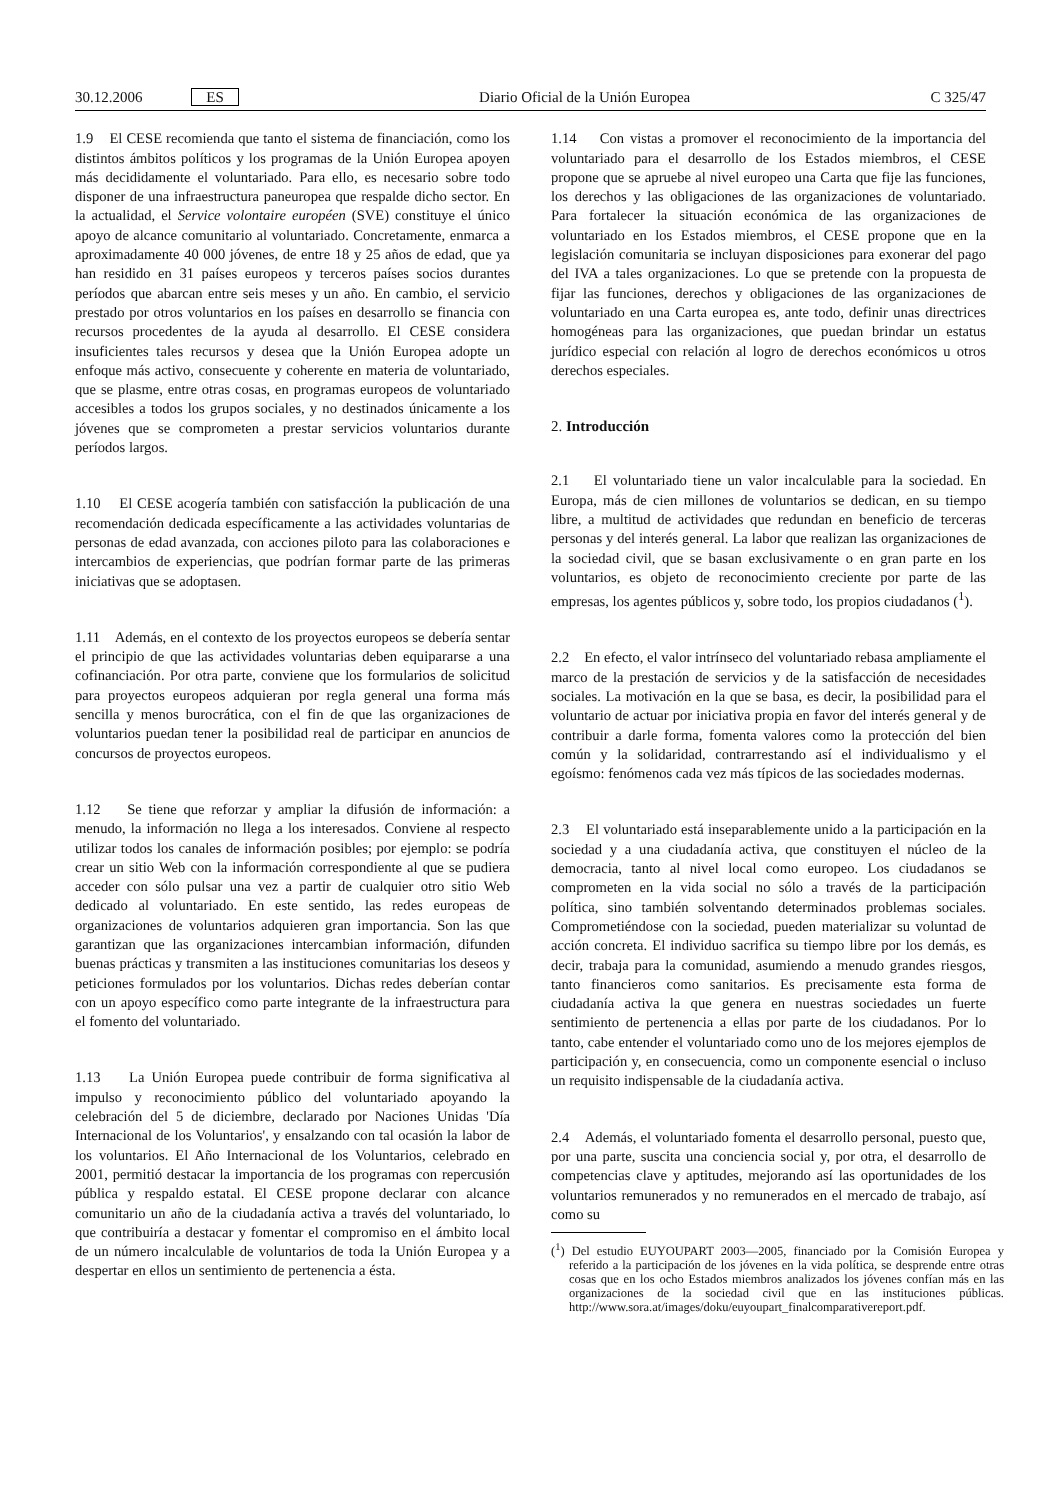30.12.2006 ES Diario Oficial de la Unión Europea C 325/47
1.9 El CESE recomienda que tanto el sistema de financiación, como los distintos ámbitos políticos y los programas de la Unión Europea apoyen más decididamente el voluntariado. Para ello, es necesario sobre todo disponer de una infraestructura paneuropea que respalde dicho sector. En la actualidad, el Service volontaire européen (SVE) constituye el único apoyo de alcance comunitario al voluntariado. Concretamente, enmarca a aproximadamente 40 000 jóvenes, de entre 18 y 25 años de edad, que ya han residido en 31 países europeos y terceros países socios durantes períodos que abarcan entre seis meses y un año. En cambio, el servicio prestado por otros voluntarios en los países en desarrollo se financia con recursos procedentes de la ayuda al desarrollo. El CESE considera insuficientes tales recursos y desea que la Unión Europea adopte un enfoque más activo, consecuente y coherente en materia de voluntariado, que se plasme, entre otras cosas, en programas europeos de voluntariado accesibles a todos los grupos sociales, y no destinados únicamente a los jóvenes que se comprometen a prestar servicios voluntarios durante períodos largos.
1.10 El CESE acogería también con satisfacción la publicación de una recomendación dedicada específicamente a las actividades voluntarias de personas de edad avanzada, con acciones piloto para las colaboraciones e intercambios de experiencias, que podrían formar parte de las primeras iniciativas que se adoptasen.
1.11 Además, en el contexto de los proyectos europeos se debería sentar el principio de que las actividades voluntarias deben equipararse a una cofinanciación. Por otra parte, conviene que los formularios de solicitud para proyectos europeos adquieran por regla general una forma más sencilla y menos burocrática, con el fin de que las organizaciones de voluntarios puedan tener la posibilidad real de participar en anuncios de concursos de proyectos europeos.
1.12 Se tiene que reforzar y ampliar la difusión de información: a menudo, la información no llega a los interesados. Conviene al respecto utilizar todos los canales de información posibles; por ejemplo: se podría crear un sitio Web con la información correspondiente al que se pudiera acceder con sólo pulsar una vez a partir de cualquier otro sitio Web dedicado al voluntariado. En este sentido, las redes europeas de organizaciones de voluntarios adquieren gran importancia. Son las que garantizan que las organizaciones intercambian información, difunden buenas prácticas y transmiten a las instituciones comunitarias los deseos y peticiones formulados por los voluntarios. Dichas redes deberían contar con un apoyo específico como parte integrante de la infraestructura para el fomento del voluntariado.
1.13 La Unión Europea puede contribuir de forma significativa al impulso y reconocimiento público del voluntariado apoyando la celebración del 5 de diciembre, declarado por Naciones Unidas 'Día Internacional de los Voluntarios', y ensalzando con tal ocasión la labor de los voluntarios. El Año Internacional de los Voluntarios, celebrado en 2001, permitió destacar la importancia de los programas con repercusión pública y respaldo estatal. El CESE propone declarar con alcance comunitario un año de la ciudadanía activa a través del voluntariado, lo que contribuiría a destacar y fomentar el compromiso en el ámbito local de un número incalculable de voluntarios de toda la Unión Europea y a despertar en ellos un sentimiento de pertenencia a ésta.
1.14 Con vistas a promover el reconocimiento de la importancia del voluntariado para el desarrollo de los Estados miembros, el CESE propone que se apruebe al nivel europeo una Carta que fije las funciones, los derechos y las obligaciones de las organizaciones de voluntariado. Para fortalecer la situación económica de las organizaciones de voluntariado en los Estados miembros, el CESE propone que en la legislación comunitaria se incluyan disposiciones para exonerar del pago del IVA a tales organizaciones. Lo que se pretende con la propuesta de fijar las funciones, derechos y obligaciones de las organizaciones de voluntariado en una Carta europea es, ante todo, definir unas directrices homogéneas para las organizaciones, que puedan brindar un estatus jurídico especial con relación al logro de derechos económicos u otros derechos especiales.
2. Introducción
2.1 El voluntariado tiene un valor incalculable para la sociedad. En Europa, más de cien millones de voluntarios se dedican, en su tiempo libre, a multitud de actividades que redundan en beneficio de terceras personas y del interés general. La labor que realizan las organizaciones de la sociedad civil, que se basan exclusivamente o en gran parte en los voluntarios, es objeto de reconocimiento creciente por parte de las empresas, los agentes públicos y, sobre todo, los propios ciudadanos (<sup>1</sup>).
2.2 En efecto, el valor intrínseco del voluntariado rebasa ampliamente el marco de la prestación de servicios y de la satisfacción de necesidades sociales. La motivación en la que se basa, es decir, la posibilidad para el voluntario de actuar por iniciativa propia en favor del interés general y de contribuir a darle forma, fomenta valores como la protección del bien común y la solidaridad, contrarrestando así el individualismo y el egoísmo: fenómenos cada vez más típicos de las sociedades modernas.
2.3 El voluntariado está inseparablemente unido a la participación en la sociedad y a una ciudadanía activa, que constituyen el núcleo de la democracia, tanto al nivel local como europeo. Los ciudadanos se comprometen en la vida social no sólo a través de la participación política, sino también solventando determinados problemas sociales. Comprometiéndose con la sociedad, pueden materializar su voluntad de acción concreta. El individuo sacrifica su tiempo libre por los demás, es decir, trabaja para la comunidad, asumiendo a menudo grandes riesgos, tanto financieros como sanitarios. Es precisamente esta forma de ciudadanía activa la que genera en nuestras sociedades un fuerte sentimiento de pertenencia a ellas por parte de los ciudadanos. Por lo tanto, cabe entender el voluntariado como uno de los mejores ejemplos de participación y, en consecuencia, como un componente esencial o incluso un requisito indispensable de la ciudadanía activa.
2.4 Además, el voluntariado fomenta el desarrollo personal, puesto que, por una parte, suscita una conciencia social y, por otra, el desarrollo de competencias clave y aptitudes, mejorando así las oportunidades de los voluntarios remunerados y no remunerados en el mercado de trabajo, así como su
(<sup>1</sup>) Del estudio EUYOUPART 2003—2005, financiado por la Comisión Europea y referido a la participación de los jóvenes en la vida política, se desprende entre otras cosas que en los ocho Estados miembros analizados los jóvenes confían más en las organizaciones de la sociedad civil que en las instituciones públicas. http://www.sora.at/images/doku/euyoupart_finalcomparativereport.pdf.